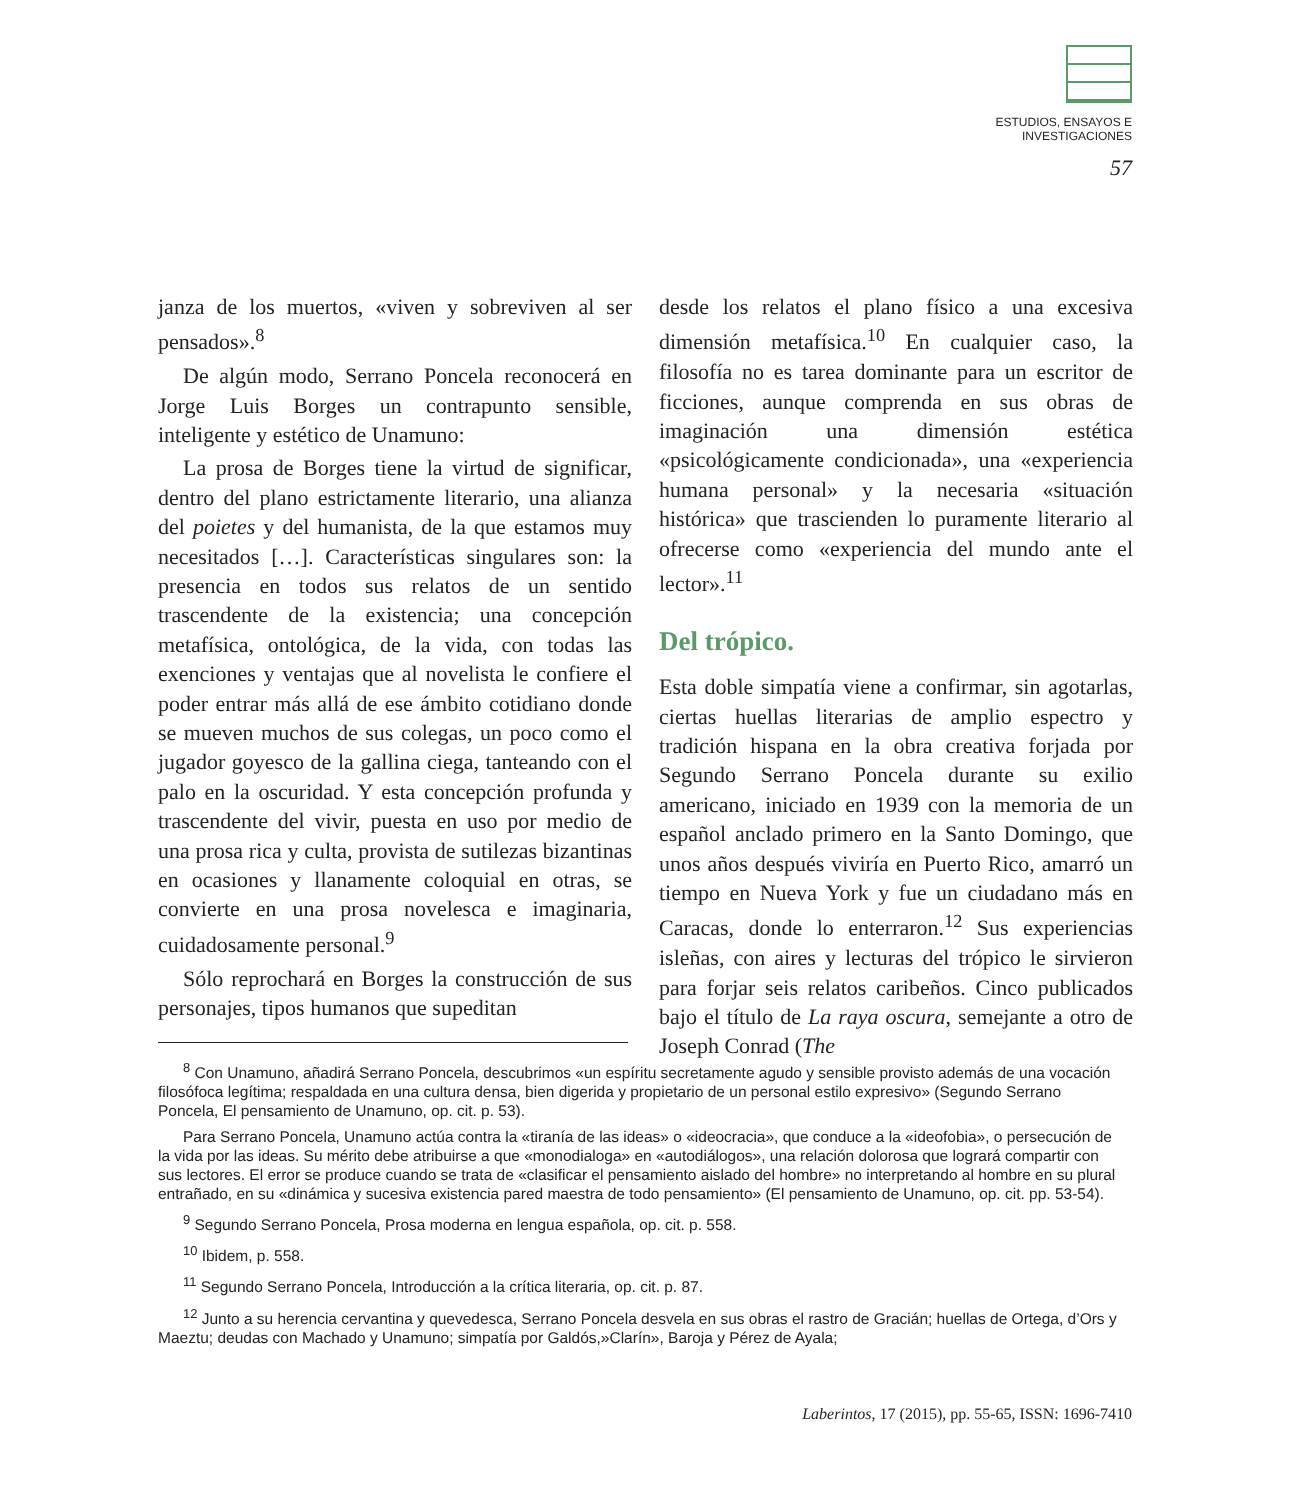ESTUDIOS, ENSAYOS E
INVESTIGACIONES
57
janza de los muertos, «viven y sobreviven al ser pensados».<sup>8</sup>
De algún modo, Serrano Poncela reconocerá en Jorge Luis Borges un contrapunto sensible, inteligente y estético de Unamuno:
La prosa de Borges tiene la virtud de significar, dentro del plano estrictamente literario, una alianza del poietes y del humanista, de la que estamos muy necesitados […]. Características singulares son: la presencia en todos sus relatos de un sentido trascendente de la existencia; una concepción metafísica, ontológica, de la vida, con todas las exenciones y ventajas que al novelista le confiere el poder entrar más allá de ese ámbito cotidiano donde se mueven muchos de sus colegas, un poco como el jugador goyesco de la gallina ciega, tanteando con el palo en la oscuridad. Y esta concepción profunda y trascendente del vivir, puesta en uso por medio de una prosa rica y culta, provista de sutilezas bizantinas en ocasiones y llanamente coloquial en otras, se convierte en una prosa novelesca e imaginaria, cuidadosamente personal.<sup>9</sup>
Sólo reprochará en Borges la construcción de sus personajes, tipos humanos que supeditan
desde los relatos el plano físico a una excesiva dimensión metafísica.<sup>10</sup> En cualquier caso, la filosofía no es tarea dominante para un escritor de ficciones, aunque comprenda en sus obras de imaginación una dimensión estética «psicológicamente condicionada», una «experiencia humana personal» y la necesaria «situación histórica» que trascienden lo puramente literario al ofrecerse como «experiencia del mundo ante el lector».<sup>11</sup>
Del trópico.
Esta doble simpatía viene a confirmar, sin agotarlas, ciertas huellas literarias de amplio espectro y tradición hispana en la obra creativa forjada por Segundo Serrano Poncela durante su exilio americano, iniciado en 1939 con la memoria de un español anclado primero en la Santo Domingo, que unos años después viviría en Puerto Rico, amarró un tiempo en Nueva York y fue un ciudadano más en Caracas, donde lo enterraron.<sup>12</sup> Sus experiencias isleñas, con aires y lecturas del trópico le sirvieron para forjar seis relatos caribeños. Cinco publicados bajo el título de La raya oscura, semejante a otro de Joseph Conrad (The
<sup>8</sup> Con Unamuno, añadirá Serrano Poncela, descubrimos «un espíritu secretamente agudo y sensible provisto además de una vocación filosófoca legítima; respaldada en una cultura densa, bien digerida y propietario de un personal estilo expresivo» (Segundo Serrano Poncela, El pensamiento de Unamuno, op. cit. p. 53).
Para Serrano Poncela, Unamuno actúa contra la «tiranía de las ideas» o «ideocracia», que conduce a la «ideofobia», o persecución de la vida por las ideas. Su mérito debe atribuirse a que «monodialoga» en «autodiálogos», una relación dolorosa que logrará compartir con sus lectores. El error se produce cuando se trata de «clasificar el pensamiento aislado del hombre» no interpretando al hombre en su plural entrañado, en su «dinámica y sucesiva existencia pared maestra de todo pensamiento» (El pensamiento de Unamuno, op. cit. pp. 53-54).
<sup>9</sup> Segundo Serrano Poncela, Prosa moderna en lengua española, op. cit. p. 558.
<sup>10</sup> Ibidem, p. 558.
<sup>11</sup> Segundo Serrano Poncela, Introducción a la crítica literaria, op. cit. p. 87.
<sup>12</sup> Junto a su herencia cervantina y quevedesca, Serrano Poncela desvela en sus obras el rastro de Gracián; huellas de Ortega, d’Ors y Maeztu; deudas con Machado y Unamuno; simpatía por Galdós,»Clarín», Baroja y Pérez de Ayala;
Laberintos, 17 (2015), pp. 55-65, ISSN: 1696-7410